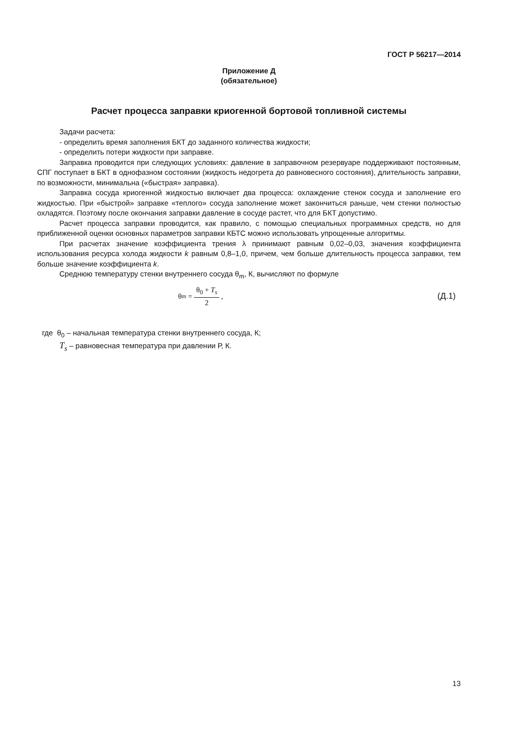ГОСТ Р 56217—2014
Приложение Д
(обязательное)
Расчет процесса заправки криогенной бортовой топливной системы
Задачи расчета:
- определить время заполнения БКТ до заданного количества жидкости;
- определить потери жидкости при заправке.
Заправка проводится при следующих условиях: давление в заправочном резервуаре поддерживают постоянным, СПГ поступает в БКТ в однофазном состоянии (жидкость недогрета до равновесного состояния), длительность заправки, по возможности, минимальна («быстрая» заправка).
Заправка сосуда криогенной жидкостью включает два процесса: охлаждение стенок сосуда и заполнение его жидкостью. При «быстрой» заправке «теплого» сосуда заполнение может закончиться раньше, чем стенки полностью охладятся. Поэтому после окончания заправки давление в сосуде растет, что для БКТ допустимо.
Расчет процесса заправки проводится, как правило, с помощью специальных программных средств, но для приближенной оценки основных параметров заправки КБТС можно использовать упрощенные алгоритмы.
При расчетах значение коэффициента трения λ принимают равным 0,02–0,03, значения коэффициента использования ресурса холода жидкости k равным 0,8–1,0, причем, чем больше длительность процесса заправки, тем больше значение коэффициента k.
Среднюю температуру стенки внутреннего сосуда θ<sub>m</sub>, К, вычисляют по формуле
θ<sub>m</sub> = θ<sub>0</sub> + T<sub>s</sub> 2, (Д.1)
где θ<sub>0</sub> – начальная температура стенки внутреннего сосуда, К;
T<sub>s</sub> – равновесная температура при давлении Р, К.
13